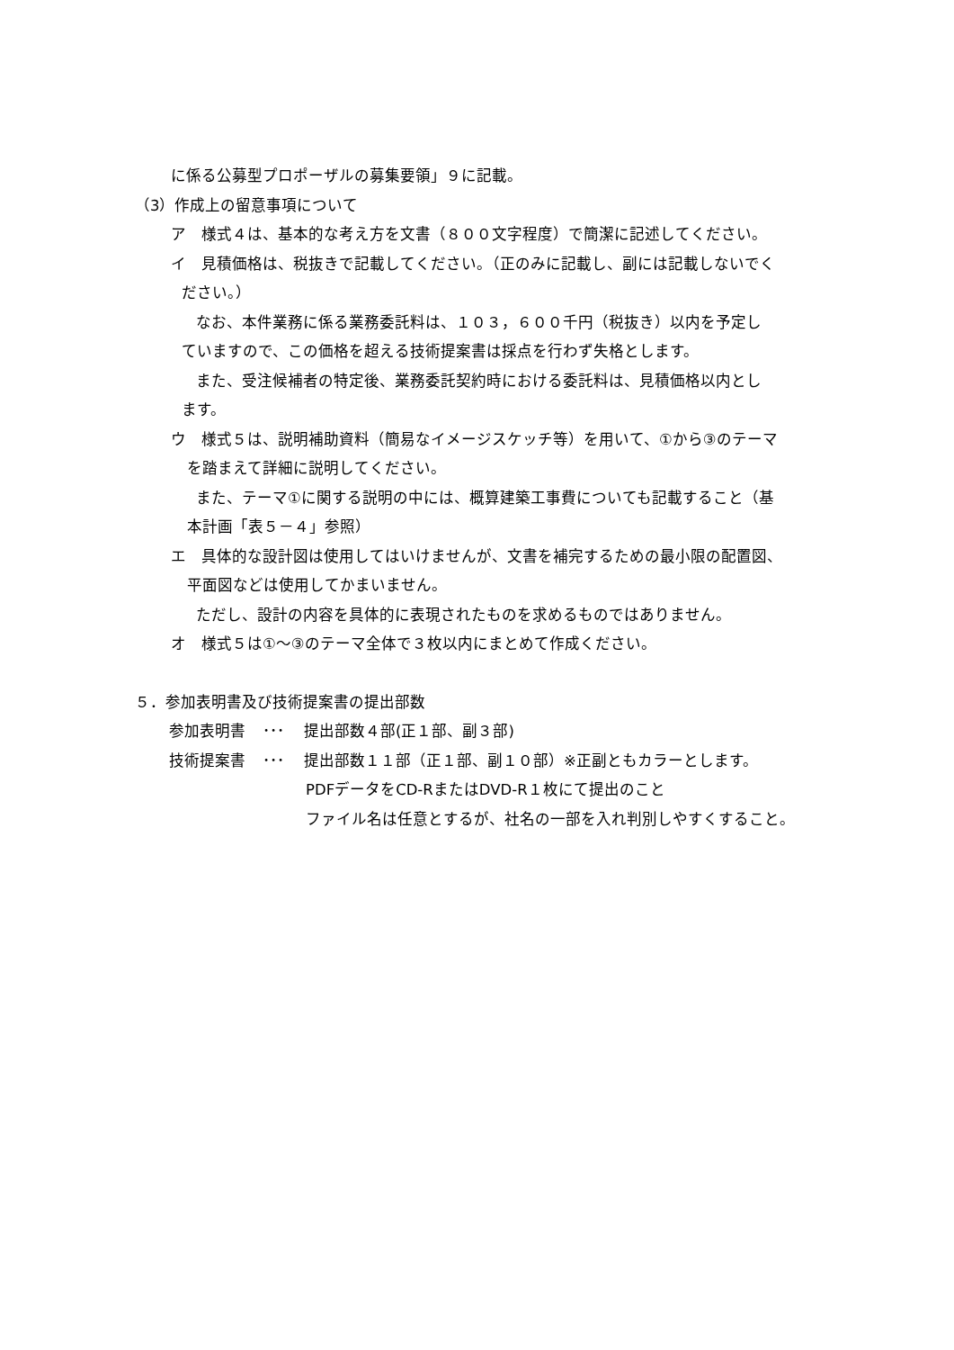に係る公募型プロポーザルの募集要領」９に記載。
（3）作成上の留意事項について
ア　様式４は、基本的な考え方を文書（８００文字程度）で簡潔に記述してください。
イ　見積価格は、税抜きで記載してください。（正のみに記載し、副には記載しないでく
ださい。）
なお、本件業務に係る業務委託料は、１０３，６００千円（税抜き）以内を予定し
ていますので、この価格を超える技術提案書は採点を行わず失格とします。
また、受注候補者の特定後、業務委託契約時における委託料は、見積価格以内とし
ます。
ウ　様式５は、説明補助資料（簡易なイメージスケッチ等）を用いて、①から③のテーマ
を踏まえて詳細に説明してください。
また、テーマ①に関する説明の中には、概算建築工事費についても記載すること（基
本計画「表５－４」参照）
エ　具体的な設計図は使用してはいけませんが、文書を補完するための最小限の配置図、
平面図などは使用してかまいません。
ただし、設計の内容を具体的に表現されたものを求めるものではありません。
オ　様式５は①～③のテーマ全体で３枚以内にまとめて作成ください。
５．参加表明書及び技術提案書の提出部数
参加表明書 ･･･ 提出部数４部(正１部、副３部)
技術提案書 ･･･ 提出部数１１部（正１部、副１０部）※正副ともカラーとします。
PDFデータをCD-RまたはDVD-R１枚にて提出のこと
ファイル名は任意とするが、社名の一部を入れ判別しやすくすること。